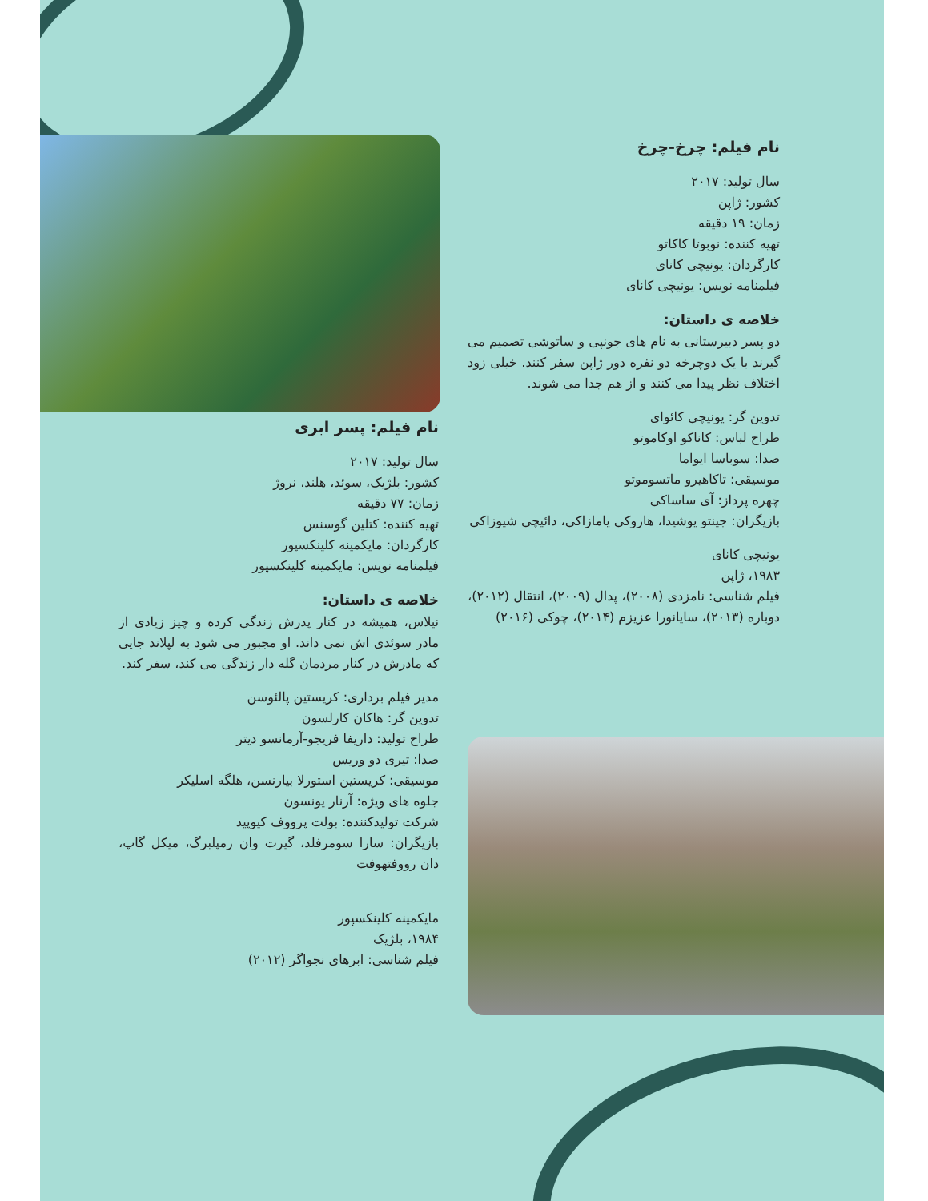نام فیلم: چرخ-چرخ
سال تولید: ۲۰۱۷
کشور: ژاپن
زمان: ۱۹ دقیقه
تهیه کننده: نوبوتا کاکاتو
کارگردان: یونیچی کانای
فیلمنامه نویس: یونیچی کانای
خلاصه ی داستان:
دو پسر دبیرستانی به نام های جونپی و ساتوشی تصمیم می گیرند با یک دوچرخه دو نفره دور ژاپن سفر کنند. خیلی زود اختلاف نظر پیدا می کنند و از هم جدا می شوند.
تدوین گر: یونیچی کائوای
طراح لباس: کاناکو اوکاموتو
صدا: سوباسا ایواما
موسیقی: تاکاهیرو ماتسوموتو
چهره پرداز: آی ساساکی
بازیگران: جینتو یوشیدا، هاروکی یامازاکی، دائیچی شیوزاکی
یونیچی کانای
۱۹۸۳، ژاپن
فیلم شناسی: نامزدی (۲۰۰۸)، پدال (۲۰۰۹)، انتقال (۲۰۱۲)، دوباره (۲۰۱۳)، سایانورا عزیزم (۲۰۱۴)، چوکی (۲۰۱۶)
نام فیلم: پسر ابری
سال تولید: ۲۰۱۷
کشور: بلژیک، سوئد، هلند، نروژ
زمان: ۷۷ دقیقه
تهیه کننده: کتلین گوسنس
کارگردان: مایکمینه کلینکسپور
فیلمنامه نویس: مایکمینه کلینکسپور
خلاصه ی داستان:
نیلاس، همیشه در کنار پدرش زندگی کرده و چیز زیادی از مادر سوئدی اش نمی داند. او مجبور می شود به لپلاند جایی که مادرش در کنار مردمان گله دار زندگی می کند، سفر کند.
مدیر فیلم برداری: کریستین پالئوسن
تدوین گر: هاکان کارلسون
طراح تولید: داریفا فریجو-آرمانسو دیتر
صدا: تیری دو وریس
موسیقی: کریستین استورلا بیارنسن، هلگه اسلیکر
جلوه های ویژه: آرنار یونسون
شرکت تولیدکننده: بولت پرووف کیوپید
بازیگران: سارا سومرفلد، گیرت وان رمپلبرگ، میکل گاپ، دان رووفتهوفت
مایکمینه کلینکسپور
۱۹۸۴، بلژیک
فیلم شناسی: ابرهای نجواگر (۲۰۱۲)